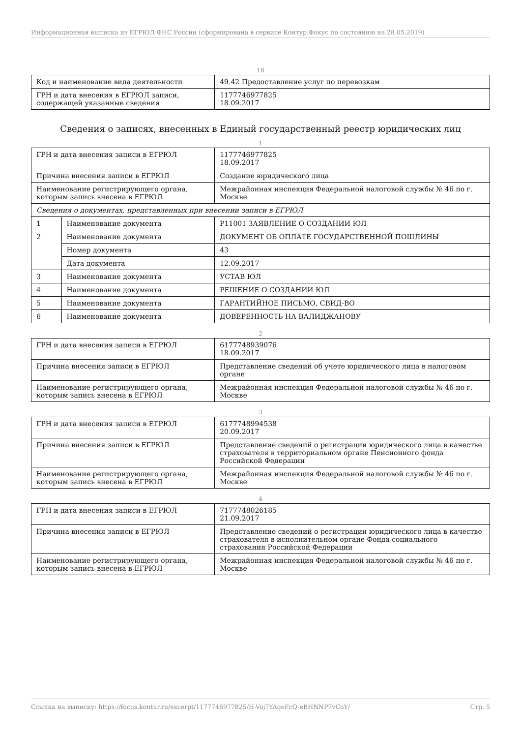Информационная выписка из ЕГРЮЛ ФНС России (сформирована в сервисе Контур.Фокус по состоянию на 28.05.2019)
18
| Код и наименование вида деятельности | 49.42 Предоставление услуг по перевозкам |
| ГРН и дата внесения в ЕГРЮЛ записи, содержащей указанные сведения | 1177746977825 18.09.2017 |
Сведения о записях, внесенных в Единый государственный реестр юридических лиц
1
| ГРН и дата внесения записи в ЕГРЮЛ | | 1177746977825 18.09.2017 |
| Причина внесения записи в ЕГРЮЛ | | Создание юридического лица |
| Наименование регистрирующего органа, которым запись внесена в ЕГРЮЛ | | Межрайонная инспекция Федеральной налоговой службы № 46 по г. Москве |
| Сведения о документах, представленных при внесении записи в ЕГРЮЛ | | |
| 1 | Наименование документа | Р11001 ЗАЯВЛЕНИЕ О СОЗДАНИИ ЮЛ |
| 2 | Наименование документа | ДОКУМЕНТ ОБ ОПЛАТЕ ГОСУДАРСТВЕННОЙ ПОШЛИНЫ |
| | Номер документа | 43 |
| | Дата документа | 12.09.2017 |
| 3 | Наименование документа | УСТАВ ЮЛ |
| 4 | Наименование документа | РЕШЕНИЕ О СОЗДАНИИ ЮЛ |
| 5 | Наименование документа | ГАРАНТИЙНОЕ ПИСЬМО, СВИД-ВО |
| 6 | Наименование документа | ДОВЕРЕННОСТЬ НА ВАЛИДЖАНОВУ |
2
| ГРН и дата внесения записи в ЕГРЮЛ | 6177748939076 18.09.2017 |
| Причина внесения записи в ЕГРЮЛ | Представление сведений об учете юридического лица в налоговом органе |
| Наименование регистрирующего органа, которым запись внесена в ЕГРЮЛ | Межрайонная инспекция Федеральной налоговой службы № 46 по г. Москве |
3
| ГРН и дата внесения записи в ЕГРЮЛ | 6177748994538 20.09.2017 |
| Причина внесения записи в ЕГРЮЛ | Представление сведений о регистрации юридического лица в качестве страхователя в территориальном органе Пенсионного фонда Российской Федерации |
| Наименование регистрирующего органа, которым запись внесена в ЕГРЮЛ | Межрайонная инспекция Федеральной налоговой службы № 46 по г. Москве |
4
| ГРН и дата внесения записи в ЕГРЮЛ | 7177748026185 21.09.2017 |
| Причина внесения записи в ЕГРЮЛ | Представление сведений о регистрации юридического лица в качестве страхователя в исполнительном органе Фонда социального страхования Российской Федерации |
| Наименование регистрирующего органа, которым запись внесена в ЕГРЮЛ | Межрайонная инспекция Федеральной налоговой службы № 46 по г. Москве |
Ссылка на выписку: https://focus.kontur.ru/excerpt/1177746977825/H-Voj7YAgeFcQ-eBHNNP7vCoY/ Стр. 5